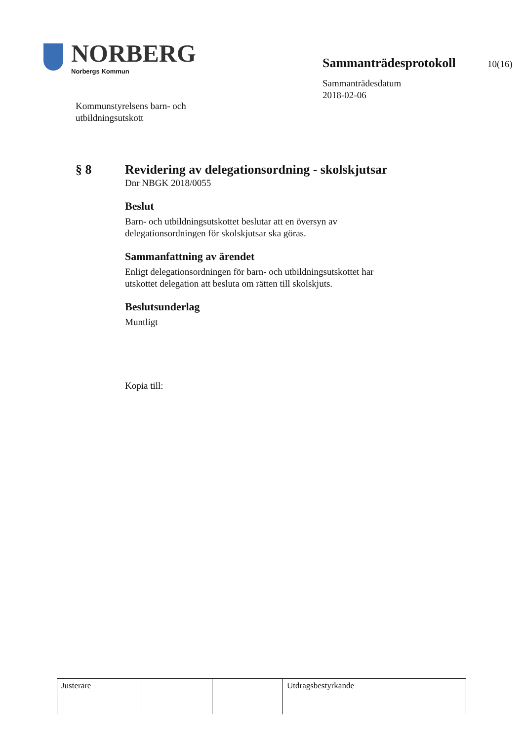NORBERG
Norbergs Kommun
Kommunstyrelsens barn- och
utbildningsutskott
Sammanträdesprotokoll 10(16)
Sammanträdesdatum
2018-02-06
§ 8
Revidering av delegationsordning - skolskjutsar
Dnr NBGK 2018/0055
Beslut
Barn- och utbildningsutskottet beslutar att en översyn av delegationsordningen för skolskjutsar ska göras.
Sammanfattning av ärendet
Enligt delegationsordningen för barn- och utbildningsutskottet har utskottet delegation att besluta om rätten till skolskjuts.
Beslutsunderlag
Muntligt
Kopia till:
| Justerare | | | Utdragsbestyrkande |